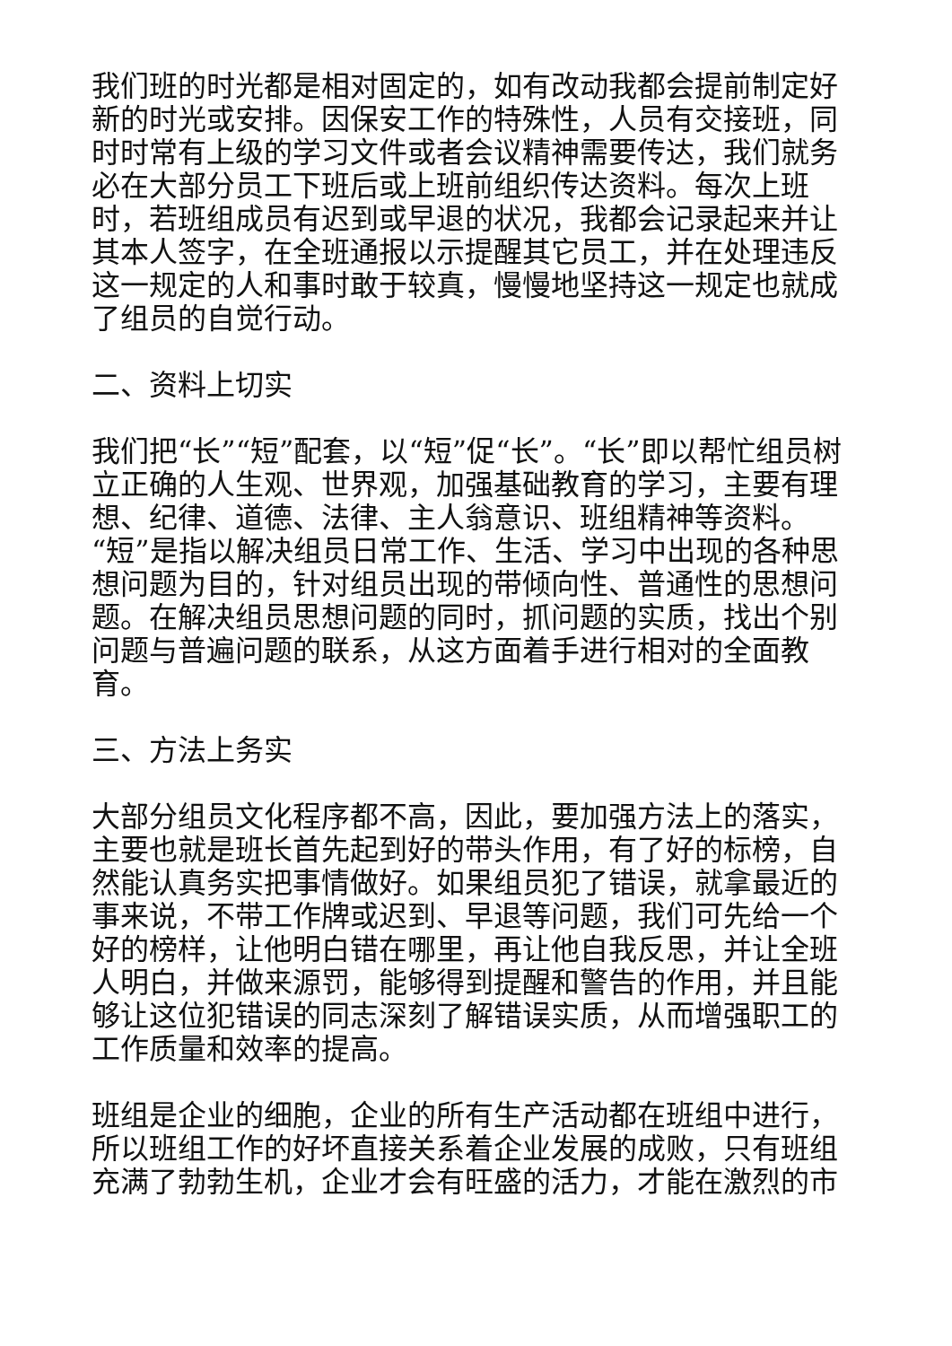我们班的时光都是相对固定的，如有改动我都会提前制定好新的时光或安排。因保安工作的特殊性，人员有交接班，同时时常有上级的学习文件或者会议精神需要传达，我们就务必在大部分员工下班后或上班前组织传达资料。每次上班时，若班组成员有迟到或早退的状况，我都会记录起来并让其本人签字，在全班通报以示提醒其它员工，并在处理违反这一规定的人和事时敢于较真，慢慢地坚持这一规定也就成了组员的自觉行动。
二、资料上切实
我们把“长”“短”配套，以“短”促“长”。“长”即以帮忙组员树立正确的人生观、世界观，加强基础教育的学习，主要有理想、纪律、道德、法律、主人翁意识、班组精神等资料。“短”是指以解决组员日常工作、生活、学习中出现的各种思想问题为目的，针对组员出现的带倾向性、普通性的思想问题。在解决组员思想问题的同时，抓问题的实质，找出个别问题与普遍问题的联系，从这方面着手进行相对的全面教育。
三、方法上务实
大部分组员文化程序都不高，因此，要加强方法上的落实，主要也就是班长首先起到好的带头作用，有了好的标榜，自然能认真务实把事情做好。如果组员犯了错误，就拿最近的事来说，不带工作牌或迟到、早退等问题，我们可先给一个好的榜样，让他明白错在哪里，再让他自我反思，并让全班人明白，并做来源罚，能够得到提醒和警告的作用，并且能够让这位犯错误的同志深刻了解错误实质，从而增强职工的工作质量和效率的提高。
班组是企业的细胞，企业的所有生产活动都在班组中进行，所以班组工作的好坏直接关系着企业发展的成败，只有班组充满了勃勃生机，企业才会有旺盛的活力，才能在激烈的市